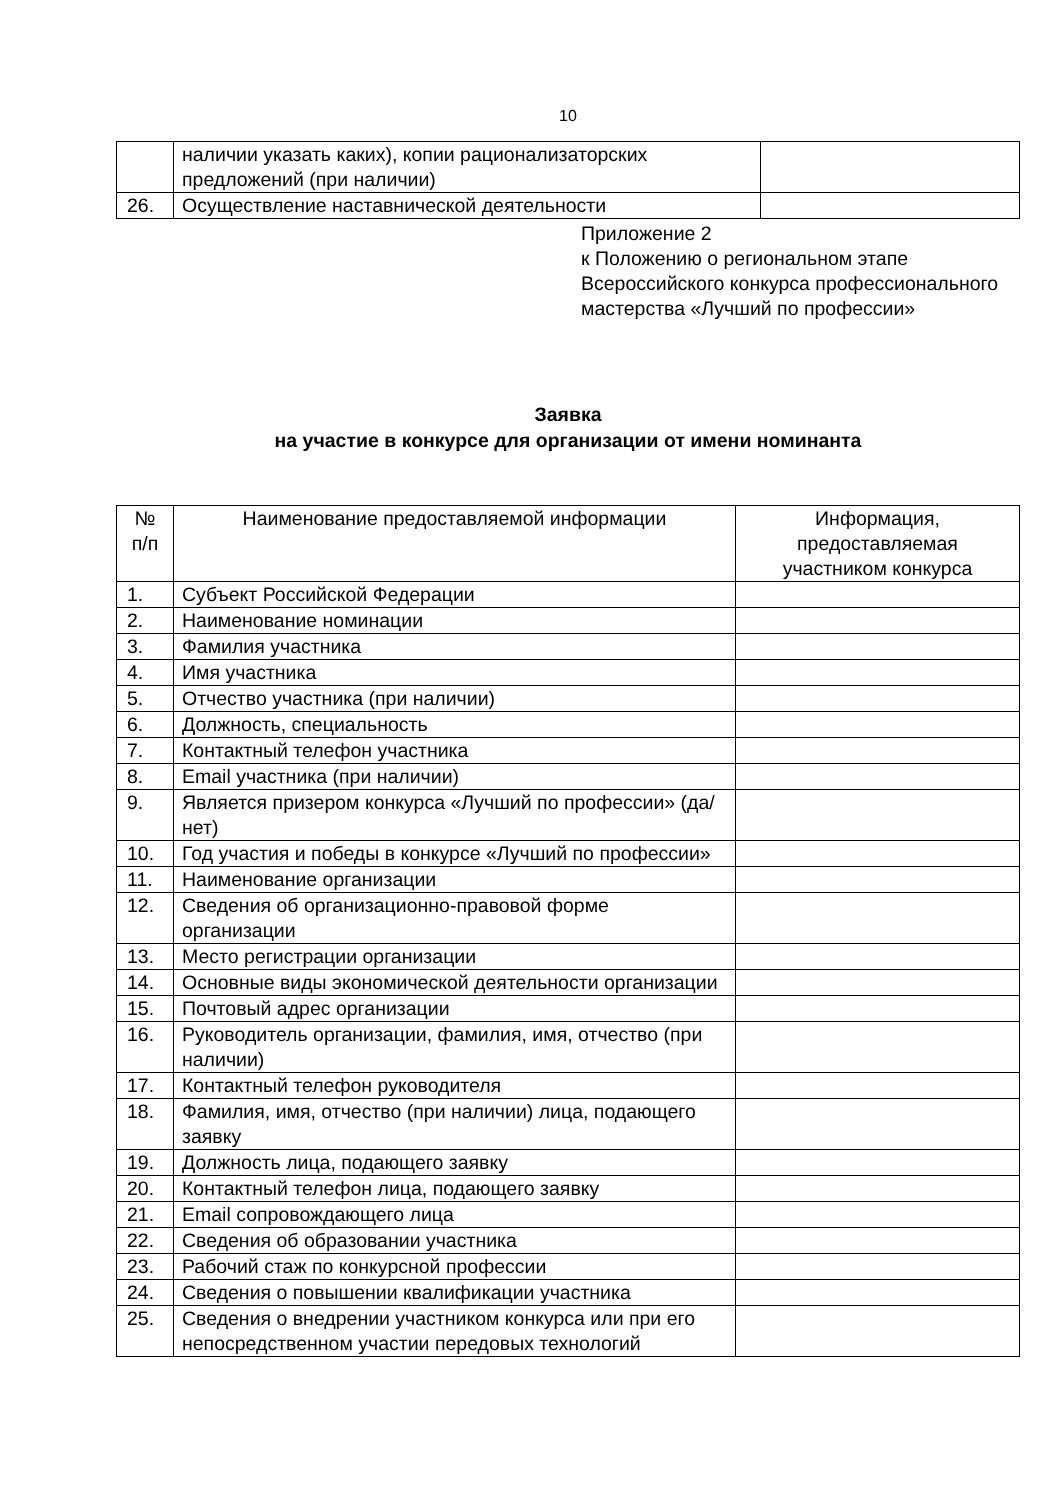10
| | наличии указать каких), копии рационализаторских предложений (при наличии) | |
| 26. | Осуществление наставнической деятельности | |
Приложение 2
к Положению о региональном этапе Всероссийского конкурса профессионального мастерства «Лучший по профессии»
Заявка
на участие в конкурсе для организации от имени номинанта
| № п/п | Наименование предоставляемой информации | Информация, предоставляемая участником конкурса |
| --- | --- | --- |
| 1. | Субъект Российской Федерации | |
| 2. | Наименование номинации | |
| 3. | Фамилия участника | |
| 4. | Имя участника | |
| 5. | Отчество участника (при наличии) | |
| 6. | Должность, специальность | |
| 7. | Контактный телефон участника | |
| 8. | Email участника (при наличии) | |
| 9. | Является призером конкурса «Лучший по профессии» (да/нет) | |
| 10. | Год участия и победы в конкурсе «Лучший по профессии» | |
| 11. | Наименование организации | |
| 12. | Сведения об организационно-правовой форме организации | |
| 13. | Место регистрации организации | |
| 14. | Основные виды экономической деятельности организации | |
| 15. | Почтовый адрес организации | |
| 16. | Руководитель организации, фамилия, имя, отчество (при наличии) | |
| 17. | Контактный телефон руководителя | |
| 18. | Фамилия, имя, отчество (при наличии) лица, подающего заявку | |
| 19. | Должность лица, подающего заявку | |
| 20. | Контактный телефон лица, подающего заявку | |
| 21. | Email сопровождающего лица | |
| 22. | Сведения об образовании участника | |
| 23. | Рабочий стаж по конкурсной профессии | |
| 24. | Сведения о повышении квалификации участника | |
| 25. | Сведения о внедрении участником конкурса или при его непосредственном участии передовых технологий | |